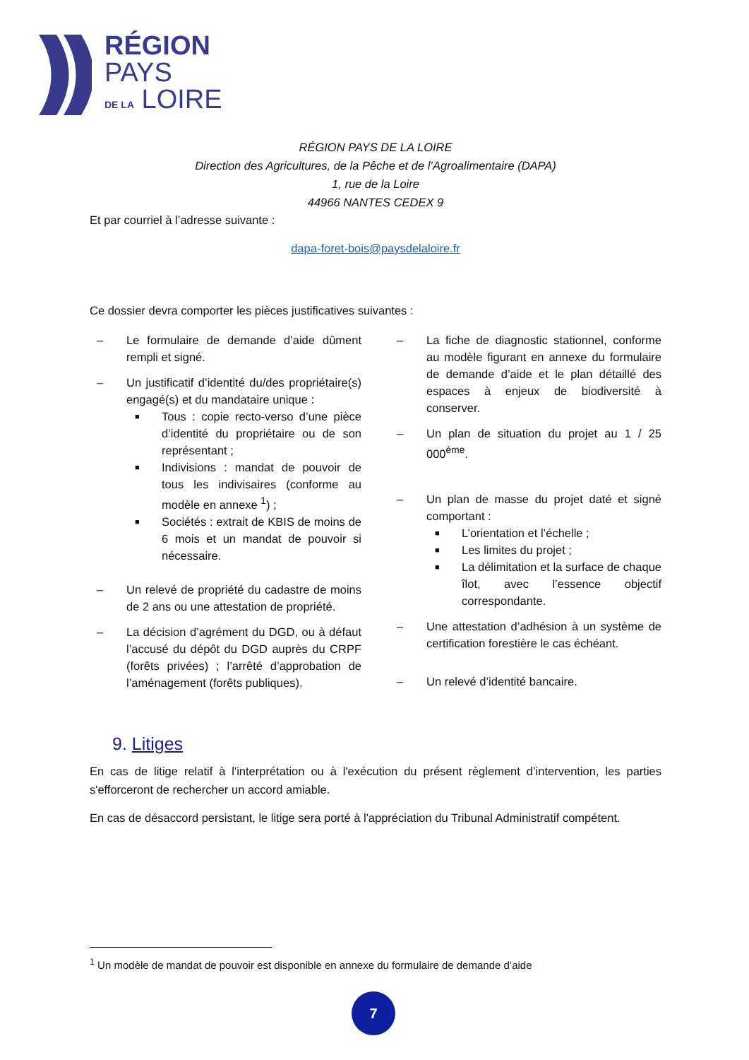RÉGION
PAYS
DE LA LOIRE
RÉGION PAYS DE LA LOIRE
Direction des Agricultures, de la Pêche et de l’Agroalimentaire (DAPA)
1, rue de la Loire
44966 NANTES CEDEX 9
Et par courriel à l’adresse suivante :
dapa-foret-bois@paysdelaloire.fr
Ce dossier devra comporter les pièces justificatives suivantes :
– Le formulaire de demande d’aide dûment rempli et signé.
– Un justificatif d’identité du/des propriétaire(s) engagé(s) et du mandataire unique :
■ Tous : copie recto-verso d’une pièce d’identité du propriétaire ou de son représentant ;
■ Indivisions : mandat de pouvoir de tous les indivisaires (conforme au modèle en annexe <sup>1</sup>) ;
■ Sociétés : extrait de KBIS de moins de 6 mois et un mandat de pouvoir si nécessaire.
– Un relevé de propriété du cadastre de moins de 2 ans ou une attestation de propriété.
– La décision d’agrément du DGD, ou à défaut l’accusé du dépôt du DGD auprès du CRPF (forêts privées) ; l’arrêté d’approbation de l’aménagement (forêts publiques).
– La fiche de diagnostic stationnel, conforme au modèle figurant en annexe du formulaire de demande d’aide et le plan détaillé des espaces à enjeux de biodiversité à conserver.
– Un plan de situation du projet au 1 / 25 000<sup>ème</sup>.
– Un plan de masse du projet daté et signé comportant :
■ L’orientation et l’échelle ;
■ Les limites du projet ;
■ La délimitation et la surface de chaque îlot, avec l’essence objectif correspondante.
– Une attestation d’adhésion à un système de certification forestière le cas échéant.
– Un relevé d’identité bancaire.
9. Litiges
En cas de litige relatif à l'interprétation ou à l'exécution du présent règlement d’intervention, les parties s'efforceront de rechercher un accord amiable.
En cas de désaccord persistant, le litige sera porté à l'appréciation du Tribunal Administratif compétent.
<sup>1</sup> Un modèle de mandat de pouvoir est disponible en annexe du formulaire de demande d’aide
7